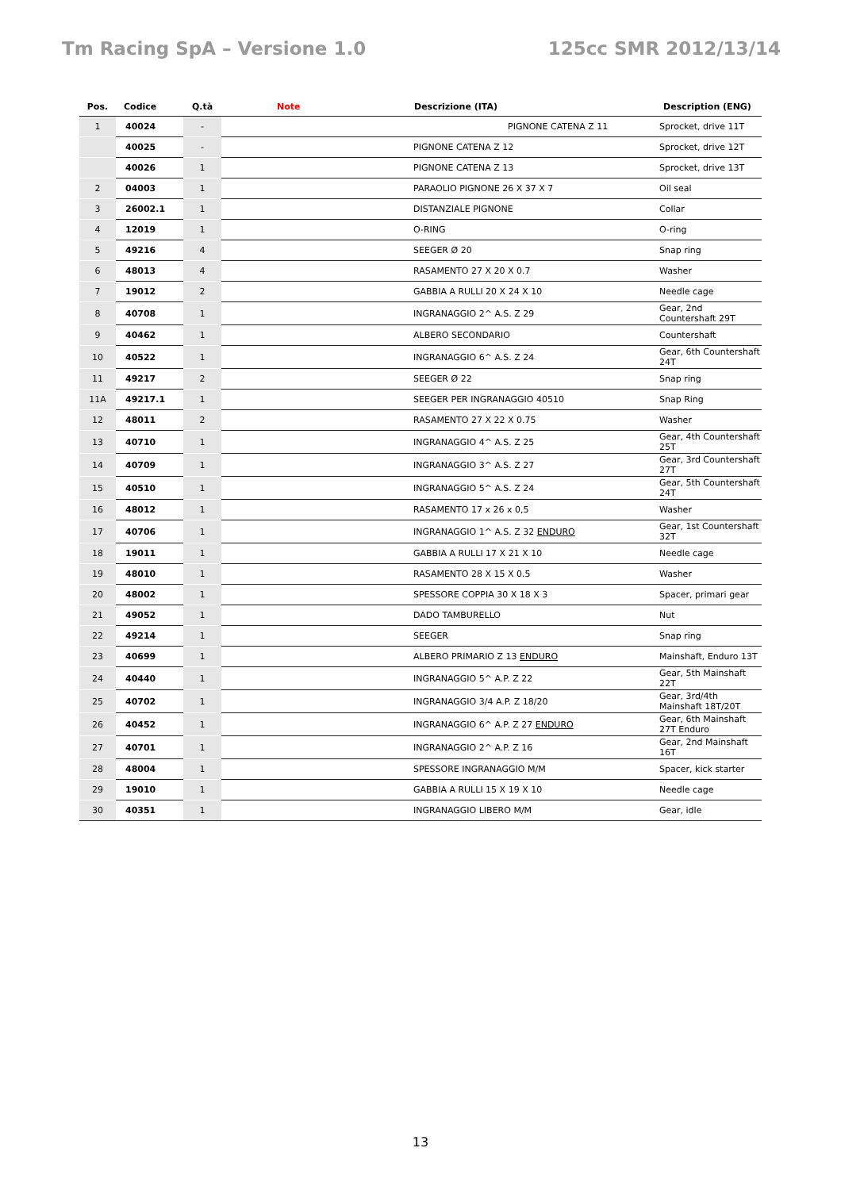Tm Racing SpA – Versione 1.0 125cc SMR 2012/13/14
| Pos. | Codice | Q.tà | Note | Descrizione (ITA) | Description (ENG) |
| --- | --- | --- | --- | --- | --- |
| 1 | 40024 | - | | PIGNONE CATENA Z 11 | Sprocket, drive 11T |
| | 40025 | - | | PIGNONE CATENA Z 12 | Sprocket, drive 12T |
| | 40026 | 1 | | PIGNONE CATENA Z 13 | Sprocket, drive 13T |
| 2 | 04003 | 1 | | PARAOLIO PIGNONE 26 X 37 X 7 | Oil seal |
| 3 | 26002.1 | 1 | | DISTANZIALE PIGNONE | Collar |
| 4 | 12019 | 1 | | O-RING | O-ring |
| 5 | 49216 | 4 | | SEEGER Ø 20 | Snap ring |
| 6 | 48013 | 4 | | RASAMENTO 27 X 20 X 0.7 | Washer |
| 7 | 19012 | 2 | | GABBIA A RULLI 20 X 24 X 10 | Needle cage |
| 8 | 40708 | 1 | | INGRANAGGIO 2^ A.S. Z 29 | Gear, 2nd Countershaft 29T |
| 9 | 40462 | 1 | | ALBERO SECONDARIO | Countershaft |
| 10 | 40522 | 1 | | INGRANAGGIO 6^ A.S. Z 24 | Gear, 6th Countershaft 24T |
| 11 | 49217 | 2 | | SEEGER Ø 22 | Snap ring |
| 11A | 49217.1 | 1 | | SEEGER PER INGRANAGGIO 40510 | Snap Ring |
| 12 | 48011 | 2 | | RASAMENTO 27 X 22 X 0.75 | Washer |
| 13 | 40710 | 1 | | INGRANAGGIO 4^ A.S. Z 25 | Gear, 4th Countershaft 25T |
| 14 | 40709 | 1 | | INGRANAGGIO 3^ A.S. Z 27 | Gear, 3rd Countershaft 27T |
| 15 | 40510 | 1 | | INGRANAGGIO 5^ A.S. Z 24 | Gear, 5th Countershaft 24T |
| 16 | 48012 | 1 | | RASAMENTO 17 x 26 x 0,5 | Washer |
| 17 | 40706 | 1 | | INGRANAGGIO 1^ A.S. Z 32 ENDURO | Gear, 1st Countershaft 32T |
| 18 | 19011 | 1 | | GABBIA A RULLI 17 X 21 X 10 | Needle cage |
| 19 | 48010 | 1 | | RASAMENTO 28 X 15 X 0.5 | Washer |
| 20 | 48002 | 1 | | SPESSORE COPPIA 30 X 18 X 3 | Spacer, primari gear |
| 21 | 49052 | 1 | | DADO TAMBURELLO | Nut |
| 22 | 49214 | 1 | | SEEGER | Snap ring |
| 23 | 40699 | 1 | | ALBERO PRIMARIO Z 13 ENDURO | Mainshaft, Enduro 13T |
| 24 | 40440 | 1 | | INGRANAGGIO 5^ A.P. Z 22 | Gear, 5th Mainshaft 22T |
| 25 | 40702 | 1 | | INGRANAGGIO 3/4 A.P. Z 18/20 | Gear, 3rd/4th Mainshaft 18T/20T |
| 26 | 40452 | 1 | | INGRANAGGIO 6^ A.P. Z 27 ENDURO | Gear, 6th Mainshaft 27T Enduro |
| 27 | 40701 | 1 | | INGRANAGGIO 2^ A.P. Z 16 | Gear, 2nd Mainshaft 16T |
| 28 | 48004 | 1 | | SPESSORE INGRANAGGIO M/M | Spacer, kick starter |
| 29 | 19010 | 1 | | GABBIA A RULLI 15 X 19 X 10 | Needle cage |
| 30 | 40351 | 1 | | INGRANAGGIO LIBERO M/M | Gear, idle |
13